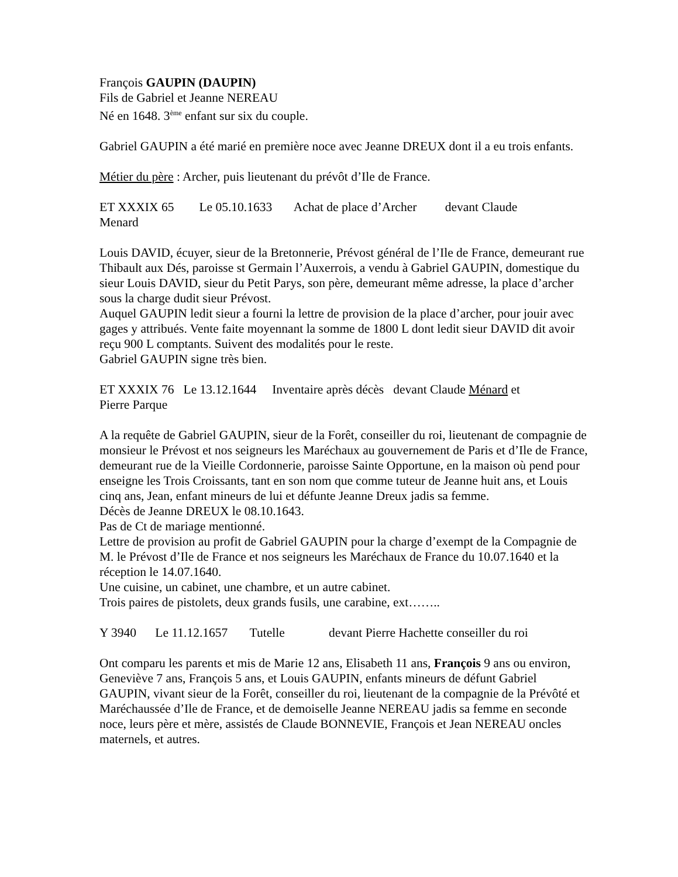François GAUPIN (DAUPIN)
Fils de Gabriel et Jeanne NEREAU
Né en 1648. 3<sup>ème</sup> enfant sur six du couple.
Gabriel GAUPIN a été marié en première noce avec Jeanne DREUX dont il a eu trois enfants.
Métier du père : Archer, puis lieutenant du prévôt d’Ile de France.
ET XXXIX 65 Le 05.10.1633 Achat de place d’Archer devant Claude
Menard
Louis DAVID, écuyer, sieur de la Bretonnerie, Prévost général de l’Ile de France, demeurant rue Thibault aux Dés, paroisse st Germain l’Auxerrois, a vendu à Gabriel GAUPIN, domestique du sieur Louis DAVID, sieur du Petit Parys, son père, demeurant même adresse, la place d’archer sous la charge dudit sieur Prévost.
Auquel GAUPIN ledit sieur a fourni la lettre de provision de la place d’archer, pour jouir avec gages y attribués. Vente faite moyennant la somme de 1800 L dont ledit sieur DAVID dit avoir reçu 900 L comptants. Suivent des modalités pour le reste.
Gabriel GAUPIN signe très bien.
ET XXXIX 76 Le 13.12.1644 Inventaire après décès devant Claude Ménard et
Pierre Parque
A la requête de Gabriel GAUPIN, sieur de la Forêt, conseiller du roi, lieutenant de compagnie de monsieur le Prévost et nos seigneurs les Maréchaux au gouvernement de Paris et d’Ile de France, demeurant rue de la Vieille Cordonnerie, paroisse Sainte Opportune, en la maison où pend pour enseigne les Trois Croissants, tant en son nom que comme tuteur de Jeanne huit ans, et Louis cinq ans, Jean, enfant mineurs de lui et défunte Jeanne Dreux jadis sa femme.
Décès de Jeanne DREUX le 08.10.1643.
Pas de Ct de mariage mentionné.
Lettre de provision au profit de Gabriel GAUPIN pour la charge d’exempt de la Compagnie de M. le Prévost d’Ile de France et nos seigneurs les Maréchaux de France du 10.07.1640 et la réception le 14.07.1640.
Une cuisine, un cabinet, une chambre, et un autre cabinet.
Trois paires de pistolets, deux grands fusils, une carabine, ext……..
Y 3940 Le 11.12.1657 Tutelle devant Pierre Hachette conseiller du roi
Ont comparu les parents et mis de Marie 12 ans, Elisabeth 11 ans, François 9 ans ou environ, Geneviève 7 ans, François 5 ans, et Louis GAUPIN, enfants mineurs de défunt Gabriel GAUPIN, vivant sieur de la Forêt, conseiller du roi, lieutenant de la compagnie de la Prévôté et Maréchaussée d’Ile de France, et de demoiselle Jeanne NEREAU jadis sa femme en seconde noce, leurs père et mère, assistés de Claude BONNEVIE, François et Jean NEREAU oncles maternels, et autres.